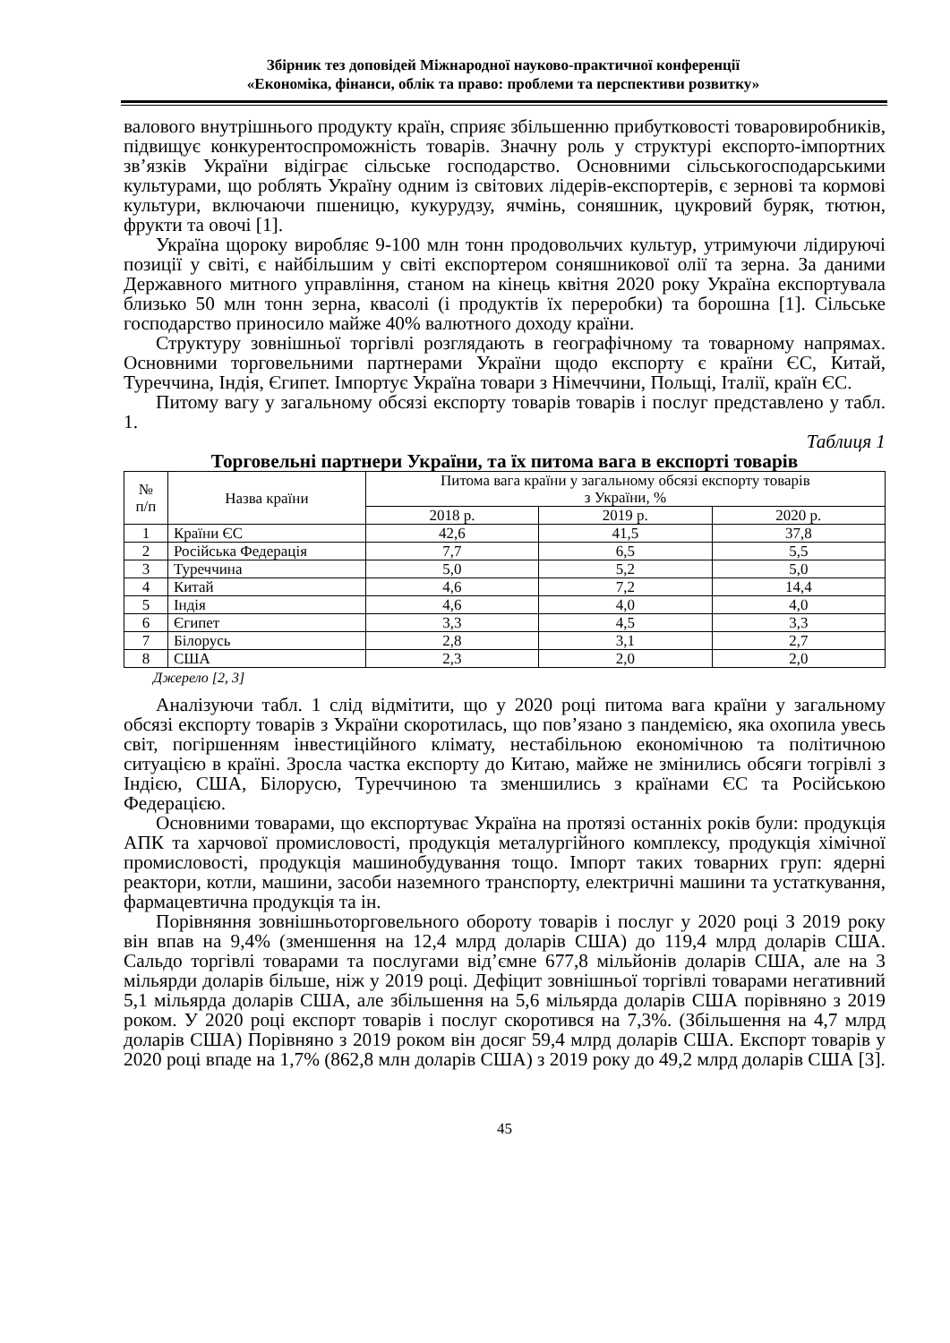Збірник тез доповідей Міжнародної науково-практичної конференції
«Економіка, фінанси, облік та право: проблеми та перспективи розвитку»
валового внутрішнього продукту країн, сприяє збільшенню прибутковості товаровиробників, підвищує конкурентоспроможність товарів. Значну роль у структурі експорто-імпортних зв’язків України відіграє сільське господарство. Основними сільськогосподарськими культурами, що роблять Україну одним із світових лідерів-експортерів, є зернові та кормові культури, включаючи пшеницю, кукурудзу, ячмінь, соняшник, цукровий буряк, тютюн, фрукти та овочі [1].
Україна щороку виробляє 9-100 млн тонн продовольчих культур, утримуючи лідируючі позиції у світі, є найбільшим у світі експортером соняшникової олії та зерна. За даними Державного митного управління, станом на кінець квітня 2020 року Україна експортувала близько 50 млн тонн зерна, квасолі (і продуктів їх переробки) та борошна [1]. Сільське господарство приносило майже 40% валютного доходу країни.
Структуру зовнішньої торгівлі розглядають в географічному та товарному напрямах. Основними торговельними партнерами України щодо експорту є країни ЄС, Китай, Туреччина, Індія, Єгипет. Імпортує Україна товари з Німеччини, Польщі, Італії, країн ЄС.
Питому вагу у загальному обсязі експорту товарів товарів і послуг представлено у табл. 1.
Таблиця 1
Торговельні партнери України, та їх питома вага в експорті товарів
| № п/п | Назва країни | Питома вага країни у загальному обсязі експорту товарів з України, % | | |
| --- | --- | --- | --- | --- |
| | | 2018 р. | 2019 р. | 2020 р. |
| 1 | Країни ЄС | 42,6 | 41,5 | 37,8 |
| 2 | Російська Федерація | 7,7 | 6,5 | 5,5 |
| 3 | Туреччина | 5,0 | 5,2 | 5,0 |
| 4 | Китай | 4,6 | 7,2 | 14,4 |
| 5 | Індія | 4,6 | 4,0 | 4,0 |
| 6 | Єгипет | 3,3 | 4,5 | 3,3 |
| 7 | Білорусь | 2,8 | 3,1 | 2,7 |
| 8 | США | 2,3 | 2,0 | 2,0 |
Джерело [2, 3]
Аналізуючи табл. 1 слід відмітити, що у 2020 році питома вага країни у загальному обсязі експорту товарів з України скоротилась, що пов’язано з пандемією, яка охопила увесь світ, погіршенням інвестиційного клімату, нестабільною економічною та політичною ситуацією в країні. Зросла частка експорту до Китаю, майже не змінились обсяги тогрівлі з Індією, США, Білорусю, Туреччиною та зменшились з країнами ЄС та Російською Федерацією.
Основними товарами, що експортуває Україна на протязі останніх років були: продукція АПК та харчової промисловості, продукція металургійного комплексу, продукція хімічної промисловості, продукція машинобудування тощо. Імпорт таких товарних груп: ядерні реактори, котли, машини, засоби наземного транспорту, електричні машини та устаткування, фармацевтична продукція та ін.
Порівняння зовнішньоторговельного обороту товарів і послуг у 2020 році З 2019 року він впав на 9,4% (зменшення на 12,4 млрд доларів США) до 119,4 млрд доларів США. Сальдо торгівлі товарами та послугами від’ємне 677,8 мільйонів доларів США, але на 3 мільярди доларів більше, ніж у 2019 році. Дефіцит зовнішньої торгівлі товарами негативний 5,1 мільярда доларів США, але збільшення на 5,6 мільярда доларів США порівняно з 2019 роком. У 2020 році експорт товарів і послуг скоротився на 7,3%. (Збільшення на 4,7 млрд доларів США) Порівняно з 2019 роком він досяг 59,4 млрд доларів США. Експорт товарів у 2020 році впаде на 1,7% (862,8 млн доларів США) з 2019 року до 49,2 млрд доларів США [3].
45